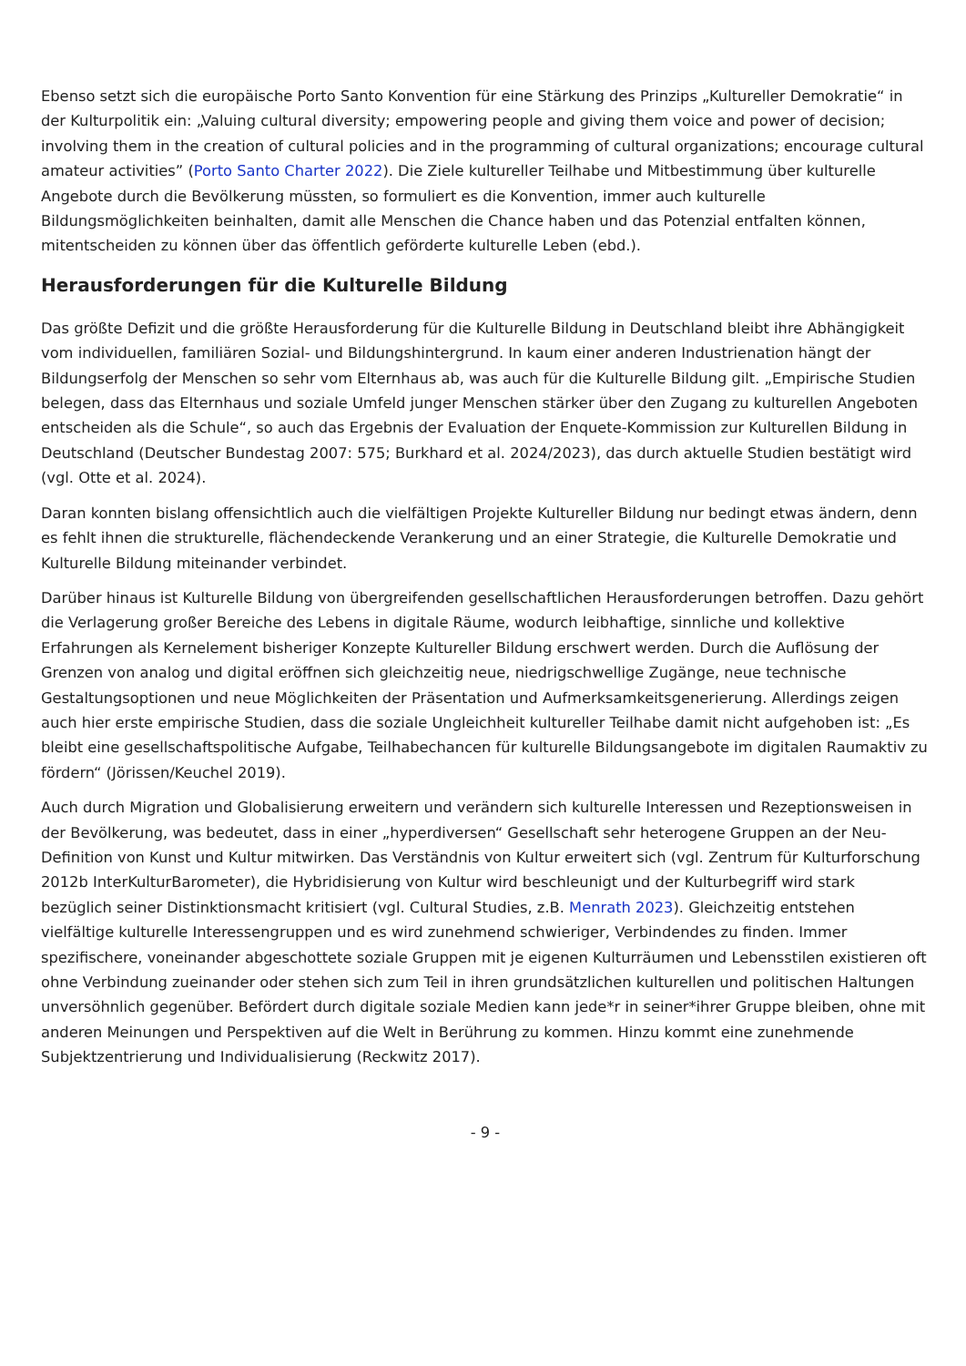Ebenso setzt sich die europäische Porto Santo Konvention für eine Stärkung des Prinzips „Kultureller Demokratie“ in der Kulturpolitik ein: „Valuing cultural diversity; empowering people and giving them voice and power of decision; involving them in the creation of cultural policies and in the programming of cultural organizations; encourage cultural amateur activities” (Porto Santo Charter 2022). Die Ziele kultureller Teilhabe und Mitbestimmung über kulturelle Angebote durch die Bevölkerung müssten, so formuliert es die Konvention, immer auch kulturelle Bildungsmöglichkeiten beinhalten, damit alle Menschen die Chance haben und das Potenzial entfalten können, mitentscheiden zu können über das öffentlich geförderte kulturelle Leben (ebd.).
Herausforderungen für die Kulturelle Bildung
Das größte Defizit und die größte Herausforderung für die Kulturelle Bildung in Deutschland bleibt ihre Abhängigkeit vom individuellen, familiären Sozial- und Bildungshintergrund. In kaum einer anderen Industrienation hängt der Bildungserfolg der Menschen so sehr vom Elternhaus ab, was auch für die Kulturelle Bildung gilt. „Empirische Studien belegen, dass das Elternhaus und soziale Umfeld junger Menschen stärker über den Zugang zu kulturellen Angeboten entscheiden als die Schule“, so auch das Ergebnis der Evaluation der Enquete-Kommission zur Kulturellen Bildung in Deutschland (Deutscher Bundestag 2007: 575; Burkhard et al. 2024/2023), das durch aktuelle Studien bestätigt wird (vgl. Otte et al. 2024).
Daran konnten bislang offensichtlich auch die vielfältigen Projekte Kultureller Bildung nur bedingt etwas ändern, denn es fehlt ihnen die strukturelle, flächendeckende Verankerung und an einer Strategie, die Kulturelle Demokratie und Kulturelle Bildung miteinander verbindet.
Darüber hinaus ist Kulturelle Bildung von übergreifenden gesellschaftlichen Herausforderungen betroffen. Dazu gehört die Verlagerung großer Bereiche des Lebens in digitale Räume, wodurch leibhaftige, sinnliche und kollektive Erfahrungen als Kernelement bisheriger Konzepte Kultureller Bildung erschwert werden. Durch die Auflösung der Grenzen von analog und digital eröffnen sich gleichzeitig neue, niedrigschwellige Zugänge, neue technische Gestaltungsoptionen und neue Möglichkeiten der Präsentation und Aufmerksamkeitsgenerierung. Allerdings zeigen auch hier erste empirische Studien, dass die soziale Ungleichheit kultureller Teilhabe damit nicht aufgehoben ist: „Es bleibt eine gesellschaftspolitische Aufgabe, Teilhabechancen für kulturelle Bildungsangebote im digitalen Raumaktiv zu fördern“ (Jörissen/Keuchel 2019).
Auch durch Migration und Globalisierung erweitern und verändern sich kulturelle Interessen und Rezeptionsweisen in der Bevölkerung, was bedeutet, dass in einer „hyperdiversen“ Gesellschaft sehr heterogene Gruppen an der Neu-Definition von Kunst und Kultur mitwirken. Das Verständnis von Kultur erweitert sich (vgl. Zentrum für Kulturforschung 2012b InterKulturBarometer), die Hybridisierung von Kultur wird beschleunigt und der Kulturbegriff wird stark bezüglich seiner Distinktionsmacht kritisiert (vgl. Cultural Studies, z.B. Menrath 2023). Gleichzeitig entstehen vielfältige kulturelle Interessengruppen und es wird zunehmend schwieriger, Verbindendes zu finden. Immer spezifischere, voneinander abgeschottete soziale Gruppen mit je eigenen Kulturräumen und Lebensstilen existieren oft ohne Verbindung zueinander oder stehen sich zum Teil in ihren grundsätzlichen kulturellen und politischen Haltungen unversöhnlich gegenüber. Befördert durch digitale soziale Medien kann jede*r in seiner*ihrer Gruppe bleiben, ohne mit anderen Meinungen und Perspektiven auf die Welt in Berührung zu kommen. Hinzu kommt eine zunehmende Subjektzentrierung und Individualisierung (Reckwitz 2017).
- 9 -